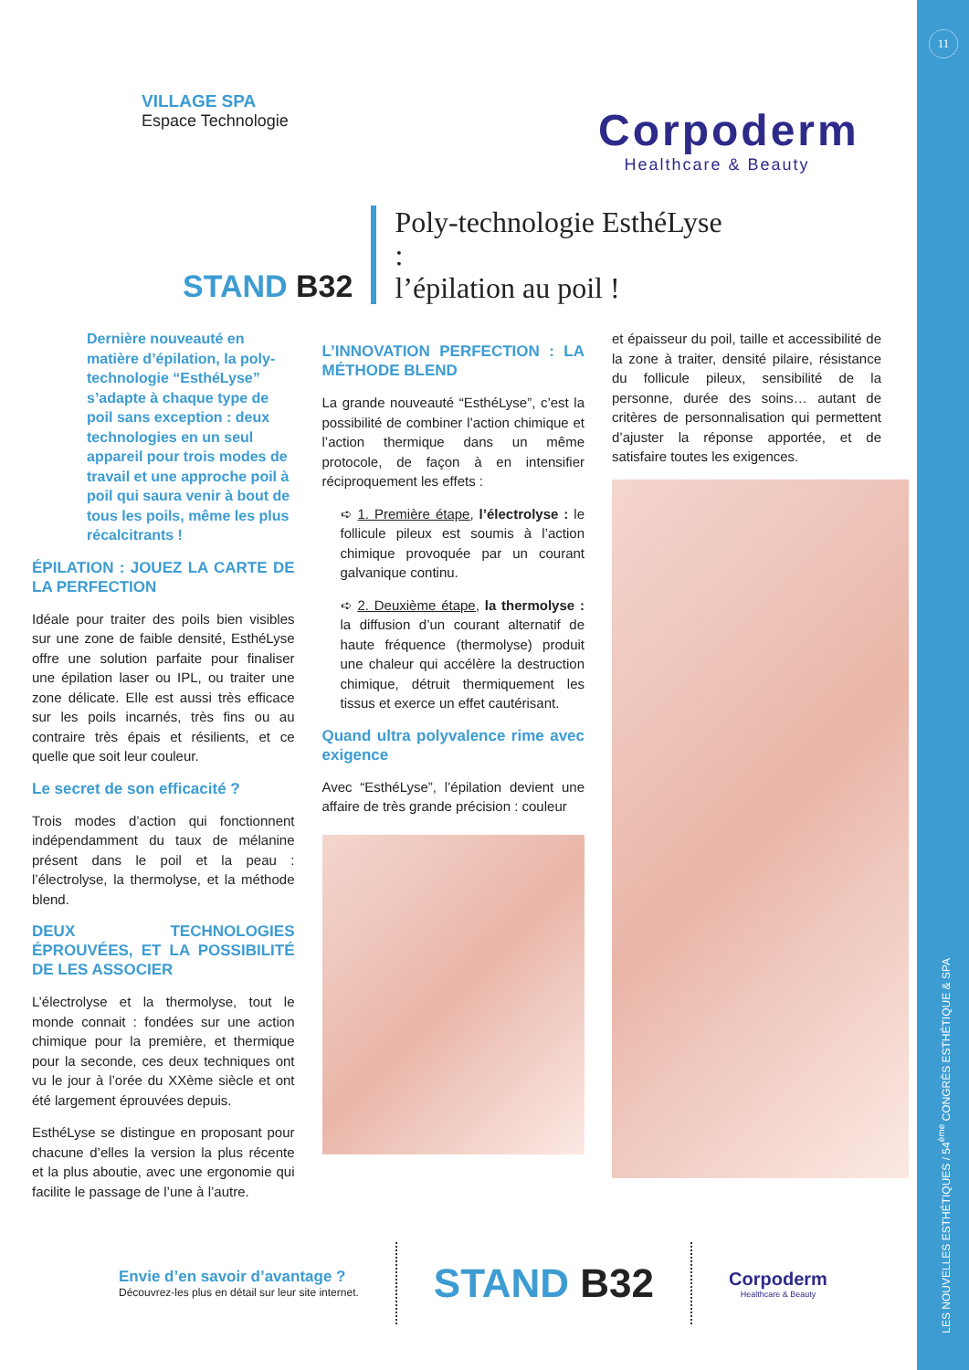11
LES NOUVELLES ESTHÉTIQUES / 54<sup>ème</sup> CONGRÈS ESTHÉTIQUE & SPA
VILLAGE SPA
Espace Technologie
Corpoderm
Healthcare & Beauty
STAND B32
Poly-technologie EsthéLyse :
l’épilation au poil !
Dernière nouveauté en matière d’épilation, la poly-technologie “EsthéLyse” s’adapte à chaque type de poil sans exception : deux technologies en un seul appareil pour trois modes de travail et une approche poil à poil qui saura venir à bout de tous les poils, même les plus récalcitrants !
ÉPILATION : JOUEZ LA CARTE DE LA PERFECTION
Idéale pour traiter des poils bien visibles sur une zone de faible densité, EsthéLyse offre une solution parfaite pour finaliser une épilation laser ou IPL, ou traiter une zone délicate. Elle est aussi très efficace sur les poils incarnés, très fins ou au contraire très épais et résilients, et ce quelle que soit leur couleur.
Le secret de son efficacité ?
Trois modes d’action qui fonctionnent indépendamment du taux de mélanine présent dans le poil et la peau : l’électrolyse, la thermolyse, et la méthode blend.
DEUX TECHNOLOGIES ÉPROUVÉES, ET LA POSSIBILITÉ DE LES ASSOCIER
L’électrolyse et la thermolyse, tout le monde connait : fondées sur une action chimique pour la première, et thermique pour la seconde, ces deux techniques ont vu le jour à l’orée du XXème siècle et ont été largement éprouvées depuis.
EsthéLyse se distingue en proposant pour chacune d’elles la version la plus récente et la plus aboutie, avec une ergonomie qui facilite le passage de l’une à l’autre.
L’INNOVATION PERFECTION : LA MÉTHODE BLEND
La grande nouveauté “EsthéLyse”, c’est la possibilité de combiner l’action chimique et l’action thermique dans un même protocole, de façon à en intensifier réciproquement les effets :
➪ 1. Première étape, l’électrolyse : le follicule pileux est soumis à l’action chimique provoquée par un courant galvanique continu.
➪ 2. Deuxième étape, la thermolyse : la diffusion d’un courant alternatif de haute fréquence (thermolyse) produit une chaleur qui accélère la destruction chimique, détruit thermiquement les tissus et exerce un effet cautérisant.
Quand ultra polyvalence rime avec exigence
Avec “EsthéLyse”, l’épilation devient une affaire de très grande précision : couleur
et épaisseur du poil, taille et accessibilité de la zone à traiter, densité pilaire, résistance du follicule pileux, sensibilité de la personne, durée des soins… autant de critères de personnalisation qui permettent d’ajuster la réponse apportée, et de satisfaire toutes les exigences.
Envie d’en savoir d’avantage ?
Découvrez-les plus en détail sur leur site internet.
STAND B32
Corpoderm
Healthcare & Beauty